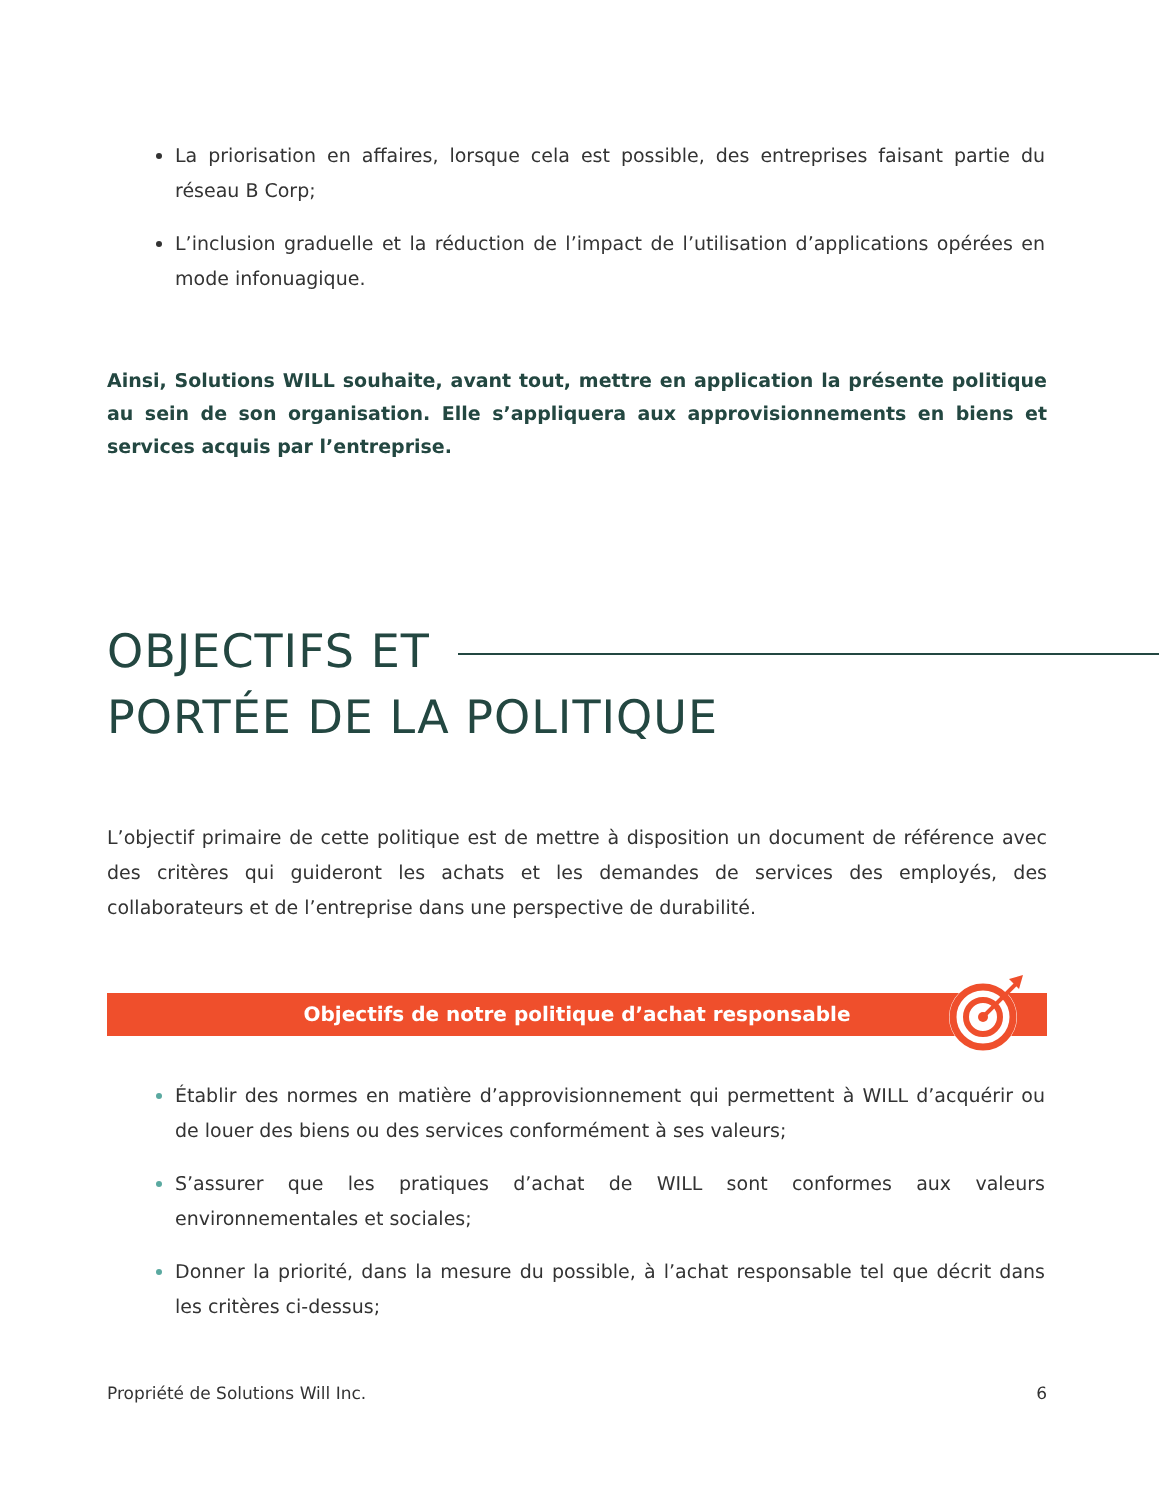La priorisation en affaires, lorsque cela est possible, des entreprises faisant partie du réseau B Corp;
L’inclusion graduelle et la réduction de l’impact de l’utilisation d’applications opérées en mode infonuagique.
Ainsi, Solutions WILL souhaite, avant tout, mettre en application la présente politique au sein de son organisation. Elle s’appliquera aux approvisionnements en biens et services acquis par l’entreprise.
OBJECTIFS ET
PORTÉE DE LA POLITIQUE
L’objectif primaire de cette politique est de mettre à disposition un document de référence avec des critères qui guideront les achats et les demandes de services des employés, des collaborateurs et de l’entreprise dans une perspective de durabilité.
Objectifs de notre politique d’achat responsable
Établir des normes en matière d’approvisionnement qui permettent à WILL d’acquérir ou de louer des biens ou des services conformément à ses valeurs;
S’assurer que les pratiques d’achat de WILL sont conformes aux valeurs environnementales et sociales;
Donner la priorité, dans la mesure du possible, à l’achat responsable tel que décrit dans les critères ci-dessus;
Propriété de Solutions Will Inc. 6